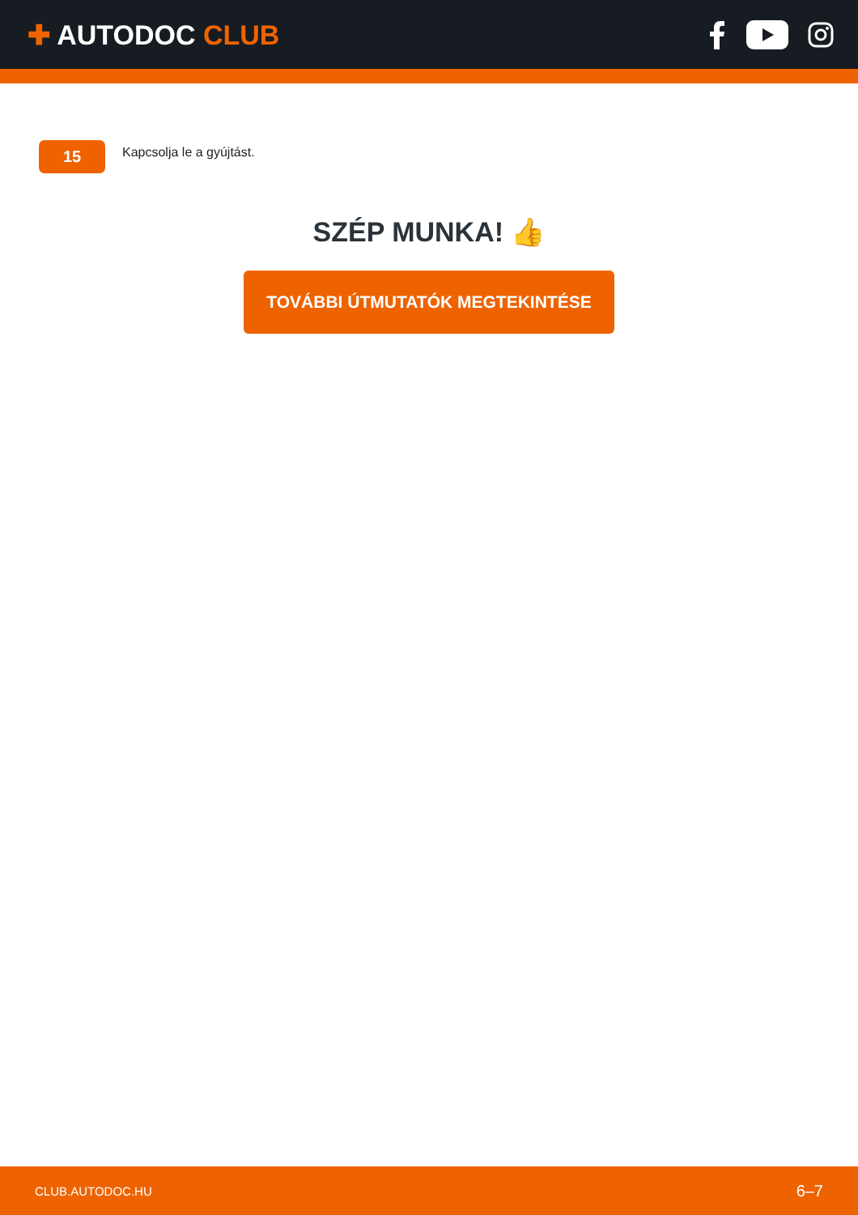✚ AUTODOC CLUB
15
Kapcsolja le a gyújtást.
SZÉP MUNKA! 👍
TOVÁBBI ÚTMUTATÓK MEGTEKINTÉSE
CLUB.AUTODOC.HU 6–7